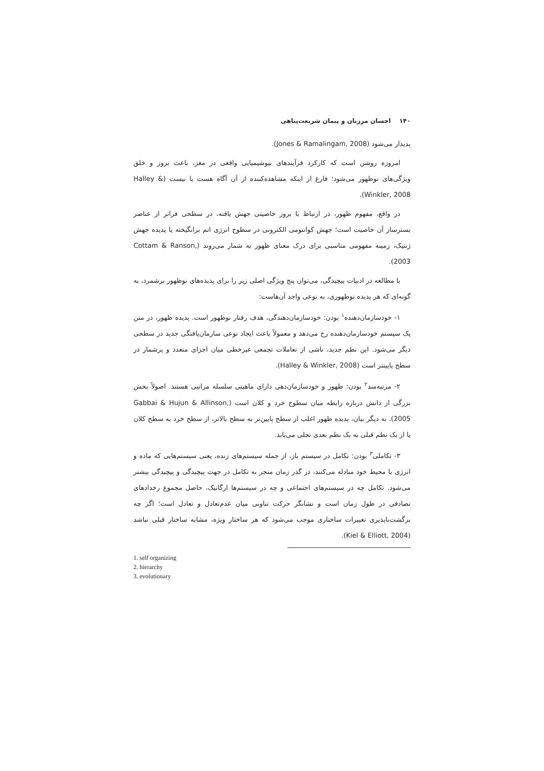۱۴۰ احسان مرزبان و پیمان شریعت‌پناهی
پدیدار می‌شود (Jones & Ramalingam, 2008).
امروزه روشن است که کارکرد فرآیندهای بیوشیمیایی واقعی در مغز، باعث بروز و خلق ویژگی‌های نوظهور می‌شود؛ فارغ از اینکه مشاهده‌کننده از آن آگاه هست یا نیست (Halley & Winkler, 2008).
در واقع، مفهوم ظهور، در ارتباط با بروز خاصیتی جهش یافته، در سطحی فراتر از عناصر بسترساز آن خاصیت است؛ جهش کوانتومی الکترونی در سطوح انرژی اتم برانگیخته یا پدیده جهش ژنتیک، زمینه مفهومی مناسبی برای درک معنای ظهور به شمار می‌روند (Cottam & Ranson, 2003).
با مطالعه در ادبیات پیچیدگی، می‌توان پنج ویژگی اصلی زیر را برای پدیده‌های نوظهور برشمرد، به گونه‌ای که هر پدیده نوظهوری، به نوعی واجد آن‌هاست:
۱- خودسازمان‌دهنده<sup>۱</sup> بودن: خودسازمان‌دهندگی، هدف رفتار نوظهور است. پدیده ظهور، در متن یک سیستم خودسازمان‌دهنده رخ می‌دهد و معمولاً باعث ایجاد نوعی سازمان‌یافتگی جدید در سطحی دیگر می‌شود. این نظم جدید، ناشی از تعاملات تجمعی غیرخطی میان اجزای متعدد و پرشمار در سطح پایینتر است (Halley & Winkler, 2008).
۲- مرتبه‌مند<sup>۲</sup> بودن: ظهور و خودسازمان‌دهی دارای ماهیتی سلسله مراتبی هستند. اصولاً بخش بزرگی از دانش درباره رابطه میان سطوح خرد و کلان است (Gabbai & Hujun & Allinson, 2005). به دیگر بیان، پدیده ظهور اغلب از سطح پایین‌تر به سطح بالاتر، از سطح خرد به سطح کلان یا از یک نظم قبلی به یک نظم بعدی تجلی می‌یابد.
۳- تکاملی<sup>۳</sup> بودن: تکامل در سیستم باز، از جمله سیستم‌های زنده، یعنی سیستم‌هایی که ماده و انرژی با محیط خود مبادله می‌کنند، در گذر زمان منجر به تکامل در جهت پیچیدگی و پیچیدگی بیشتر می‌شود. تکامل چه در سیستم‌های اجتماعی و چه در سیستم‌ها ارگانیک، حاصل مجموع رخدادهای تصادفی در طول زمان است و نشانگر حرکت تناوبی میان عدم‌تعادل و تعادل است؛ اگر چه برگشت‌ناپذیری تغییرات ساختاری موجب می‌شود که هر ساختار ویژه، مشابه ساختار قبلی نباشد (Kiel & Elliott, 2004).
1. self organizing
2. hierarchy
3. evolutionary